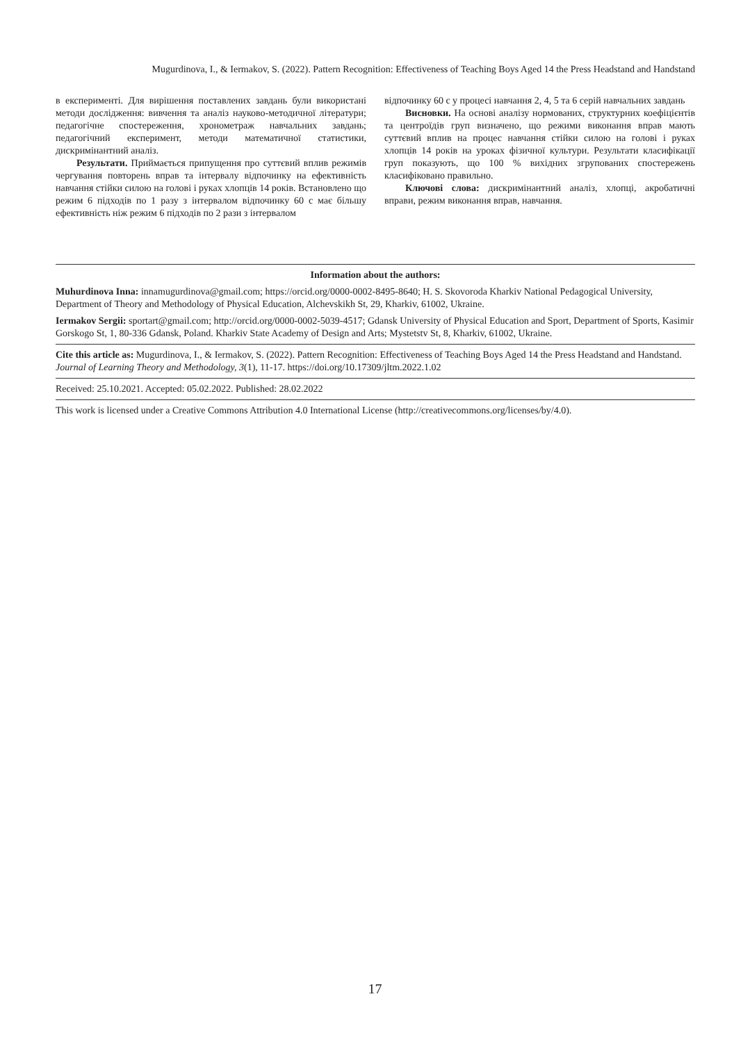Mugurdinova, I., & Iermakov, S. (2022). Pattern Recognition: Effectiveness of Teaching Boys Aged 14 the Press Headstand and Handstand
в експерименті. Для вирішення поставлених завдань були використані методи дослідження: вивчення та аналіз науково-методичної літератури; педагогічне спостереження, хронометраж навчальних завдань; педагогічний експеримент, методи математичної статистики, дискримінантний аналіз.
Результати. Приймається припущення про суттєвий вплив режимів чергування повторень вправ та інтервалу відпочинку на ефективність навчання стійки силою на голові і руках хлопців 14 років. Встановлено що режим 6 підходів по 1 разу з інтервалом відпочинку 60 с має більшу ефективність ніж режим 6 підходів по 2 рази з інтервалом
відпочинку 60 с у процесі навчання 2, 4, 5 та 6 серій навчальних завдань
Висновки. На основі аналізу нормованих, структурних коефіцієнтів та центроїдів груп визначено, що режими виконання вправ мають суттєвий вплив на процес навчання стійки силою на голові і руках хлопців 14 років на уроках фізичної культури. Результати класифікації груп показують, що 100 % вихідних згрупованих спостережень класифіковано правильно.
Ключові слова: дискримінантний аналіз, хлопці, акробатичні вправи, режим виконання вправ, навчання.
Information about the authors:
Muhurdinova Inna: innamugurdinova@gmail.com; https://orcid.org/0000-0002-8495-8640; H. S. Skovoroda Kharkiv National Pedagogical University, Department of Theory and Methodology of Physical Education, Alchevskikh St, 29, Kharkiv, 61002, Ukraine.
Iermakov Sergii: sportart@gmail.com; http://orcid.org/0000-0002-5039-4517; Gdansk University of Physical Education and Sport, Department of Sports, Kasimir Gorskogo St, 1, 80-336 Gdansk, Poland. Kharkiv State Academy of Design and Arts; Mystetstv St, 8, Kharkiv, 61002, Ukraine.
Cite this article as: Mugurdinova, I., & Iermakov, S. (2022). Pattern Recognition: Effectiveness of Teaching Boys Aged 14 the Press Headstand and Handstand. Journal of Learning Theory and Methodology, 3(1), 11-17. https://doi.org/10.17309/jltm.2022.1.02
Received: 25.10.2021. Accepted: 05.02.2022. Published: 28.02.2022
This work is licensed under a Creative Commons Attribution 4.0 International License (http://creativecommons.org/licenses/by/4.0).
17